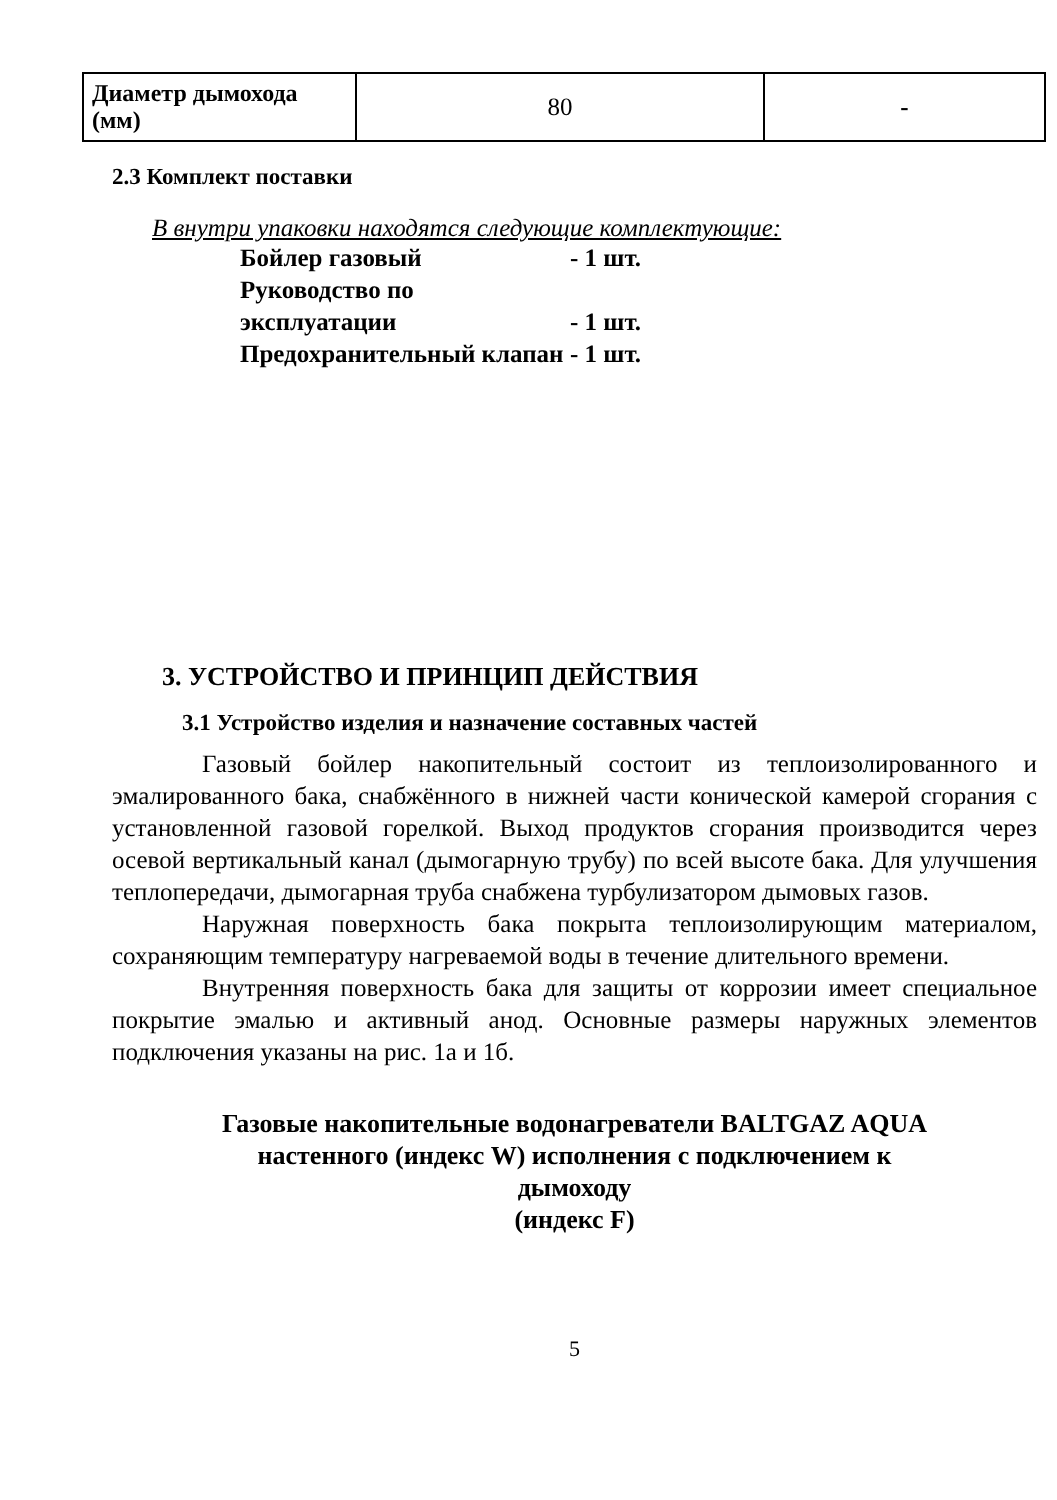| Диаметр дымохода (мм) | 80 | - |
2.3 Комплект поставки
В внутри упаковки находятся следующие комплектующие:
Бойлер газовый - 1 шт.
Руководство по эксплуатации - 1 шт.
Предохранительный клапан - 1 шт.
3. УСТРОЙСТВО И ПРИНЦИП ДЕЙСТВИЯ
3.1 Устройство изделия и назначение составных частей
Газовый бойлер накопительный состоит из теплоизолированного и эмалированного бака, снабжённого в нижней части конической камерой сгорания с установленной газовой горелкой. Выход продуктов сгорания производится через осевой вертикальный канал (дымогарную трубу) по всей высоте бака. Для улучшения теплопередачи, дымогарная труба снабжена турбулизатором дымовых газов.
Наружная поверхность бака покрыта теплоизолирующим материалом, сохраняющим температуру нагреваемой воды в течение длительного времени.
Внутренняя поверхность бака для защиты от коррозии имеет специальное покрытие эмалью и активный анод. Основные размеры наружных элементов подключения указаны на рис. 1а и 1б.
Газовые накопительные водонагреватели BALTGAZ AQUA
настенного (индекс W) исполнения с подключением к
дымоходу
(индекс F)
5